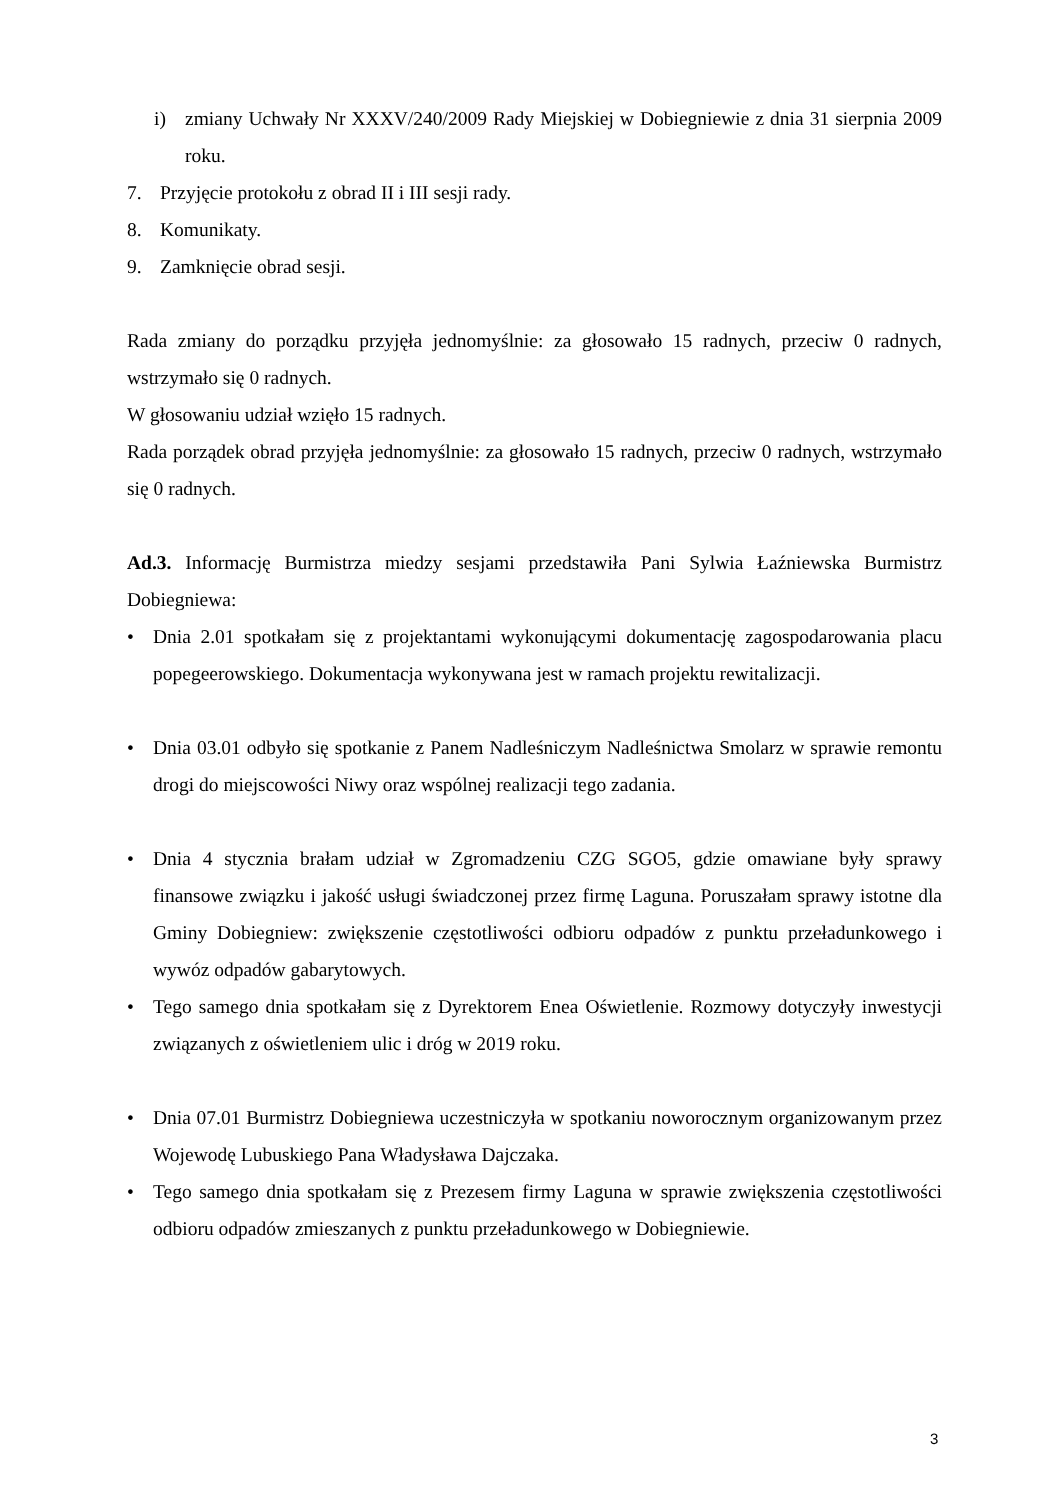i) zmiany Uchwały Nr XXXV/240/2009 Rady Miejskiej w Dobiegniewie z dnia 31 sierpnia 2009 roku.
7. Przyjęcie protokołu z obrad II i III sesji rady.
8. Komunikaty.
9. Zamknięcie obrad sesji.
Rada zmiany do porządku przyjęła jednomyślnie: za głosowało 15 radnych, przeciw 0 radnych, wstrzymało się 0 radnych.
W głosowaniu udział wzięło 15 radnych.
Rada porządek obrad przyjęła jednomyślnie: za głosowało 15 radnych, przeciw 0 radnych, wstrzymało się 0 radnych.
Ad.3. Informację Burmistrza miedzy sesjami przedstawiła Pani Sylwia Łaźniewska Burmistrz Dobiegniewa:
• Dnia 2.01 spotkałam się z projektantami wykonującymi dokumentację zagospodarowania placu popegeerowskiego. Dokumentacja wykonywana jest w ramach projektu rewitalizacji.
• Dnia 03.01 odbyło się spotkanie z Panem Nadleśniczym Nadleśnictwa Smolarz w sprawie remontu drogi do miejscowości Niwy oraz wspólnej realizacji tego zadania.
• Dnia 4 stycznia brałam udział w Zgromadzeniu CZG SGO5, gdzie omawiane były sprawy finansowe związku i jakość usługi świadczonej przez firmę Laguna. Poruszałam sprawy istotne dla Gminy Dobiegniew: zwiększenie częstotliwości odbioru odpadów z punktu przeładunkowego i wywóz odpadów gabarytowych.
• Tego samego dnia spotkałam się z Dyrektorem Enea Oświetlenie. Rozmowy dotyczyły inwestycji związanych z oświetleniem ulic i dróg w 2019 roku.
• Dnia 07.01 Burmistrz Dobiegniewa uczestniczyła w spotkaniu noworocznym organizowanym przez Wojewodę Lubuskiego Pana Władysława Dajczaka.
• Tego samego dnia spotkałam się z Prezesem firmy Laguna w sprawie zwiększenia częstotliwości odbioru odpadów zmieszanych z punktu przeładunkowego w Dobiegniewie.
3